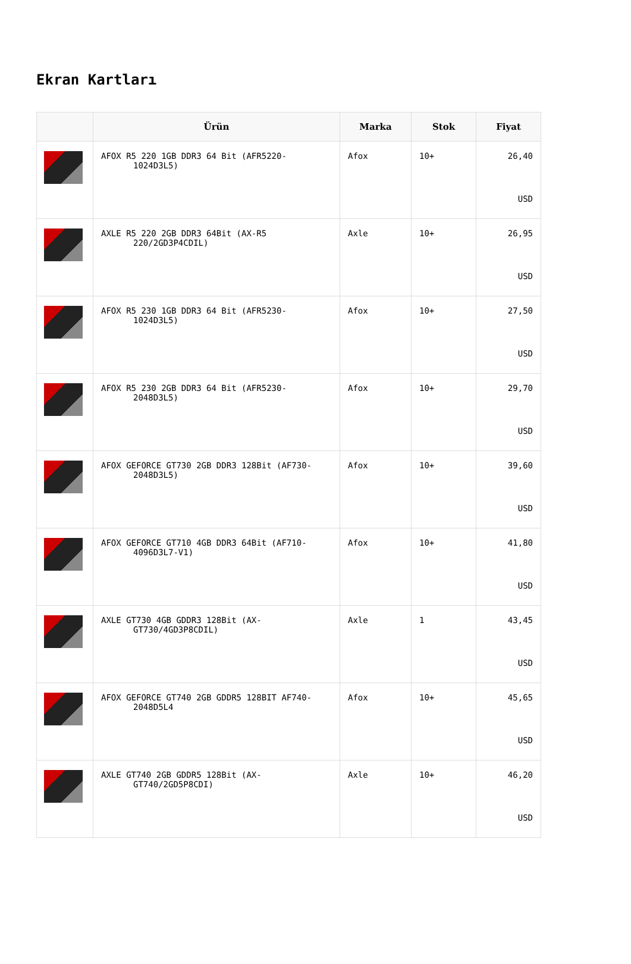Ekran Kartları
| | Ürün | Marka | Stok | Fiyat |
| --- | --- | --- | --- | --- |
| | AFOX R5 220 1GB DDR3 64 Bit (AFR5220- 1024D3L5) | Afox | 10+ | 26,40 USD |
| | AXLE R5 220 2GB DDR3 64Bit (AX-R5 220/2GD3P4CDIL) | Axle | 10+ | 26,95 USD |
| | AFOX R5 230 1GB DDR3 64 Bit (AFR5230- 1024D3L5) | Afox | 10+ | 27,50 USD |
| | AFOX R5 230 2GB DDR3 64 Bit (AFR5230- 2048D3L5) | Afox | 10+ | 29,70 USD |
| | AFOX GEFORCE GT730 2GB DDR3 128Bit (AF730- 2048D3L5) | Afox | 10+ | 39,60 USD |
| | AFOX GEFORCE GT710 4GB DDR3 64Bit (AF710- 4096D3L7-V1) | Afox | 10+ | 41,80 USD |
| | AXLE GT730 4GB GDDR3 128Bit (AX- GT730/4GD3P8CDIL) | Axle | 1 | 43,45 USD |
| | AFOX GEFORCE GT740 2GB GDDR5 128BIT AF740- 2048D5L4 | Afox | 10+ | 45,65 USD |
| | AXLE GT740 2GB GDDR5 128Bit (AX- GT740/2GD5P8CDI) | Axle | 10+ | 46,20 USD |